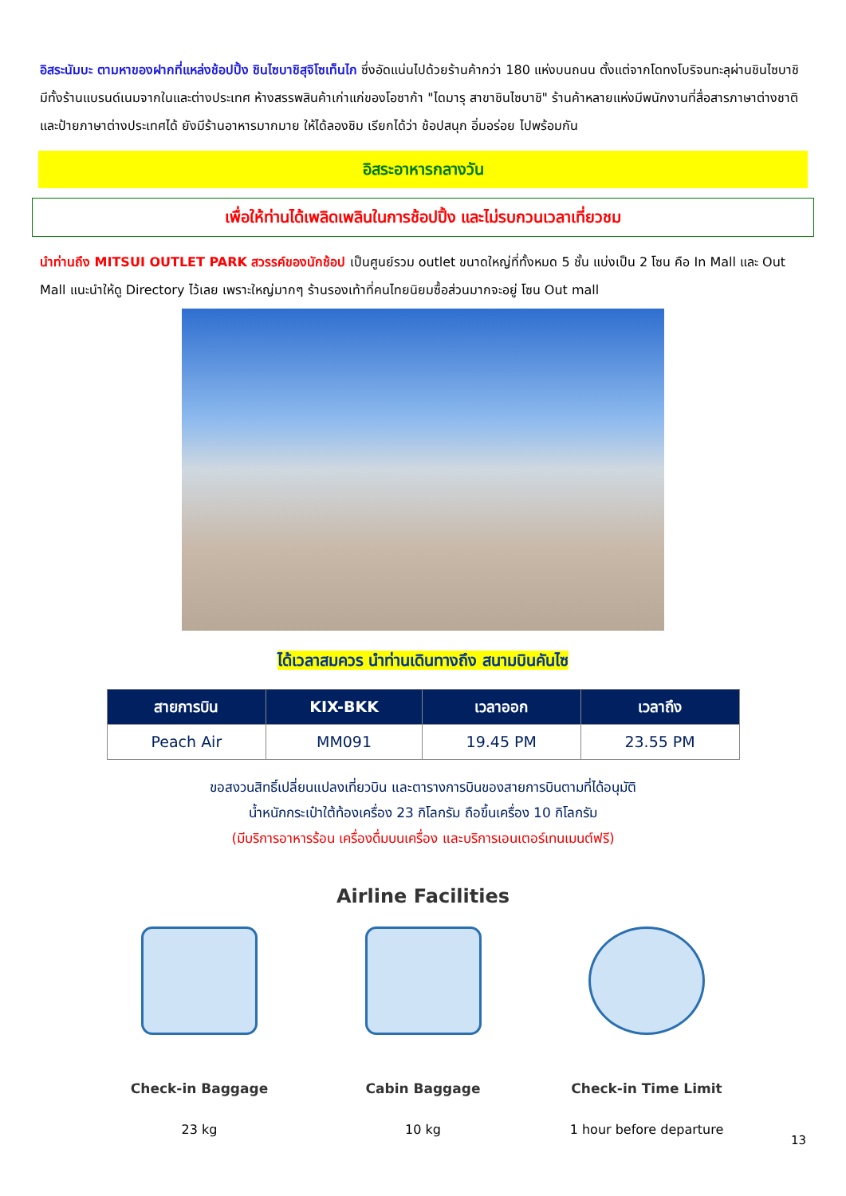อิสระนัมบะ ตามหาของฝากที่แหล่งช้อปปิ้ง ชินไซบาชิสุจิโซเท็นไก ซึ่งอัดแน่นไปด้วยร้านค้ากว่า 180 แห่งบนถนน ตั้งแต่จากโดทงโบริจนทะลุผ่านชินไซบาชิ มีทั้งร้านแบรนด์เนมจากในและต่างประเทศ ห้างสรรพสินค้าเก่าแก่ของโอซาก้า "ไดมารุ สาขาชินไซบาชิ" ร้านค้าหลายแห่งมีพนักงานที่สื่อสารภาษาต่างชาติ และป้ายภาษาต่างประเทศได้ ยังมีร้านอาหารมากมาย ให้ได้ลองชิม เรียกได้ว่า ช้อปสนุก อิ่มอร่อย ไปพร้อมกัน
อิสระอาหารกลางวัน
เพื่อให้ท่านได้เพลิดเพลินในการช้อปปิ้ง และไม่รบกวนเวลาเที่ยวชม
นำท่านถึง MITSUI OUTLET PARK สวรรค์ของนักช้อป เป็นศูนย์รวม outlet ขนาดใหญ่ที่ทั้งหมด 5 ชั้น แบ่งเป็น 2 โซน คือ In Mall และ Out Mall แนะนำให้ดู Directory ไว้เลย เพราะใหญ่มากๆ ร้านรองเท้าที่คนไทยนิยมซื้อส่วนมากจะอยู่ โซน Out mall
ได้เวลาสมควร นำท่านเดินทางถึง สนามบินคันไซ
| สายการบิน | KIX-BKK | เวลาออก | เวลาถึง |
| --- | --- | --- | --- |
| Peach Air | MM091 | 19.45 PM | 23.55 PM |
ขอสงวนสิทธิ์เปลี่ยนแปลงเที่ยวบิน และตารางการบินของสายการบินตามที่ได้อนุมัติ
น้ำหนักกระเป๋าใต้ท้องเครื่อง 23 กิโลกรัม ถือขึ้นเครื่อง 10 กิโลกรัม
(มีบริการอาหารร้อน เครื่องดื่มบนเครื่อง และบริการเอนเตอร์เทนเมนต์ฟรี)
Airline Facilities
Check-in Baggage
23 kg
Cabin Baggage
10 kg
Check-in Time Limit
1 hour before departure
13